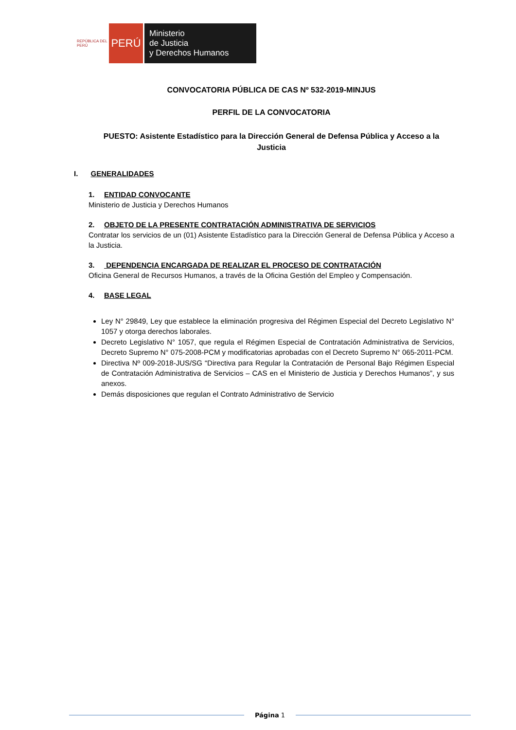REPÚBLICA DEL PERÚ
PERÚ
Ministerio
de Justicia
y Derechos Humanos
CONVOCATORIA PÚBLICA DE CAS Nº 532-2019-MINJUS
PERFIL DE LA CONVOCATORIA
PUESTO: Asistente Estadístico para la Dirección General de Defensa Pública y Acceso a la Justicia
I. GENERALIDADES
1. ENTIDAD CONVOCANTE
Ministerio de Justicia y Derechos Humanos
2. OBJETO DE LA PRESENTE CONTRATACIÓN ADMINISTRATIVA DE SERVICIOS
Contratar los servicios de un (01) Asistente Estadístico para la Dirección General de Defensa Pública y Acceso a la Justicia.
3. DEPENDENCIA ENCARGADA DE REALIZAR EL PROCESO DE CONTRATACIÓN
Oficina General de Recursos Humanos, a través de la Oficina Gestión del Empleo y Compensación.
4. BASE LEGAL
Ley N° 29849, Ley que establece la eliminación progresiva del Régimen Especial del Decreto Legislativo N° 1057 y otorga derechos laborales.
Decreto Legislativo N° 1057, que regula el Régimen Especial de Contratación Administrativa de Servicios, Decreto Supremo N° 075-2008-PCM y modificatorias aprobadas con el Decreto Supremo N° 065-2011-PCM.
Directiva Nº 009-2018-JUS/SG “Directiva para Regular la Contratación de Personal Bajo Régimen Especial de Contratación Administrativa de Servicios – CAS en el Ministerio de Justicia y Derechos Humanos”, y sus anexos.
Demás disposiciones que regulan el Contrato Administrativo de Servicio
Página 1